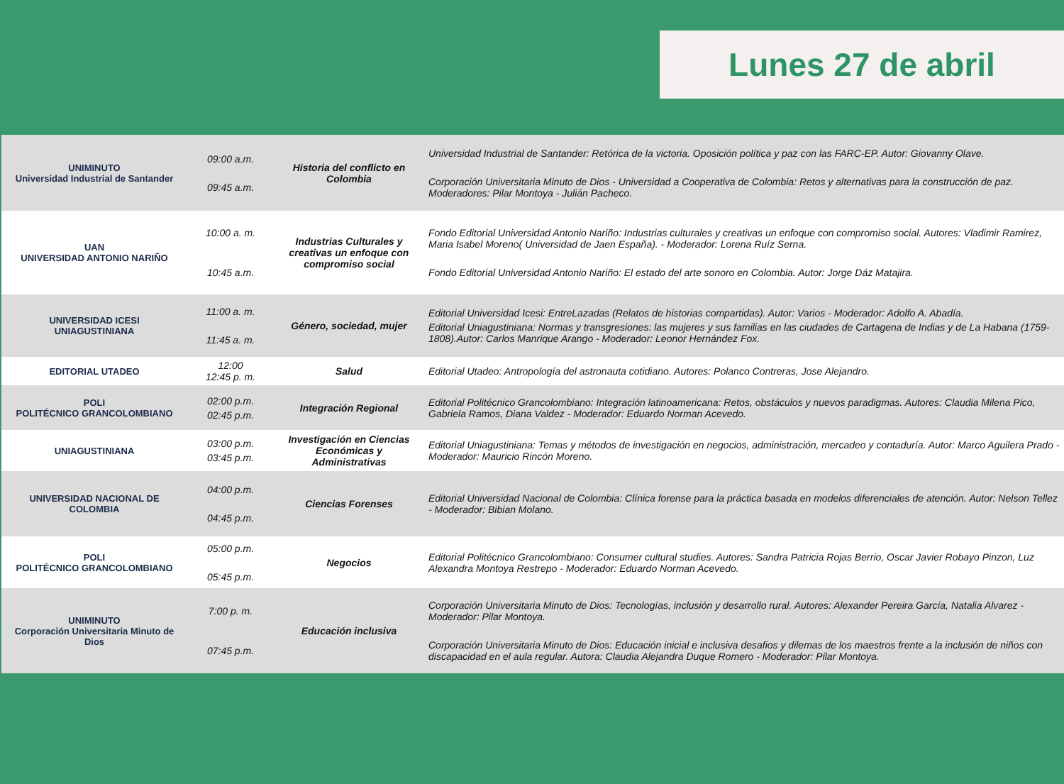Lunes 27 de abril
| UNIMINUTO Universidad Industrial de Santander | 09:00 a.m. 09:45 a.m. | Historia del conflicto en Colombia | Universidad Industrial de Santander: Retórica de la victoria. Oposición política y paz con las FARC-EP. Autor: Giovanny Olave. Corporación Universitaria Minuto de Dios - Universidad a Cooperativa de Colombia: Retos y alternativas para la construcción de paz. Moderadores: Pilar Montoya - Julián Pacheco. |
| UAN UNIVERSIDAD ANTONIO NARIÑO | 10:00 a. m. 10:45 a.m. | Industrias Culturales y creativas un enfoque con compromiso social | Fondo Editorial Universidad Antonio Nariño: Industrias culturales y creativas un enfoque con compromiso social. Autores: Vladimir Ramirez, Maria Isabel Moreno( Universidad de Jaen España). - Moderador: Lorena Ruíz Serna. Fondo Editorial Universidad Antonio Nariño: El estado del arte sonoro en Colombia. Autor: Jorge Dáz Matajira. |
| UNIVERSIDAD ICESI UNIAGUSTINIANA | 11:00 a. m. 11:45 a. m. | Género, sociedad, mujer | Editorial Universidad Icesi: EntreLazadas (Relatos de historias compartidas). Autor: Varios - Moderador: Adolfo A. Abadía. Editorial Uniagustiniana: Normas y transgresiones: las mujeres y sus familias en las ciudades de Cartagena de Indias y de La Habana (1759-1808).Autor: Carlos Manrique Arango - Moderador: Leonor Hernández Fox. |
| EDITORIAL UTADEO | 12:00 12:45 p. m. | Salud | Editorial Utadeo: Antropología del astronauta cotidiano. Autores: Polanco Contreras, Jose Alejandro. |
| POLI POLITÉCNICO GRANCOLOMBIANO | 02:00 p.m. 02:45 p.m. | Integración Regional | Editorial Politécnico Grancolombiano: Integración latinoamericana: Retos, obstáculos y nuevos paradigmas. Autores: Claudia Milena Pico, Gabriela Ramos, Diana Valdez - Moderador: Eduardo Norman Acevedo. |
| UNIAGUSTINIANA | 03:00 p.m. 03:45 p.m. | Investigación en Ciencias Económicas y Administrativas | Editorial Uniagustiniana: Temas y métodos de investigación en negocios, administración, mercadeo y contaduría. Autor: Marco Aguilera Prado - Moderador: Mauricio Rincón Moreno. |
| UNIVERSIDAD NACIONAL DE COLOMBIA | 04:00 p.m. 04:45 p.m. | Ciencias Forenses | Editorial Universidad Nacional de Colombia: Clínica forense para la práctica basada en modelos diferenciales de atención. Autor: Nelson Tellez - Moderador: Bibian Molano. |
| POLI POLITÉCNICO GRANCOLOMBIANO | 05:00 p.m. 05:45 p.m. | Negocios | Editorial Politécnico Grancolombiano: Consumer cultural studies. Autores: Sandra Patricia Rojas Berrio, Oscar Javier Robayo Pinzon, Luz Alexandra Montoya Restrepo - Moderador: Eduardo Norman Acevedo. |
| UNIMINUTO Corporación Universitaria Minuto de Dios | 7:00 p. m. 07:45 p.m. | Educación inclusiva | Corporación Universitaria Minuto de Dios: Tecnologías, inclusión y desarrollo rural. Autores: Alexander Pereira García, Natalia Alvarez - Moderador: Pilar Montoya. Corporación Universitaria Minuto de Dios: Educación inicial e inclusiva desafios y dilemas de los maestros frente a la inclusión de niños con discapacidad en el aula regular. Autora: Claudia Alejandra Duque Romero - Moderador: Pilar Montoya. |